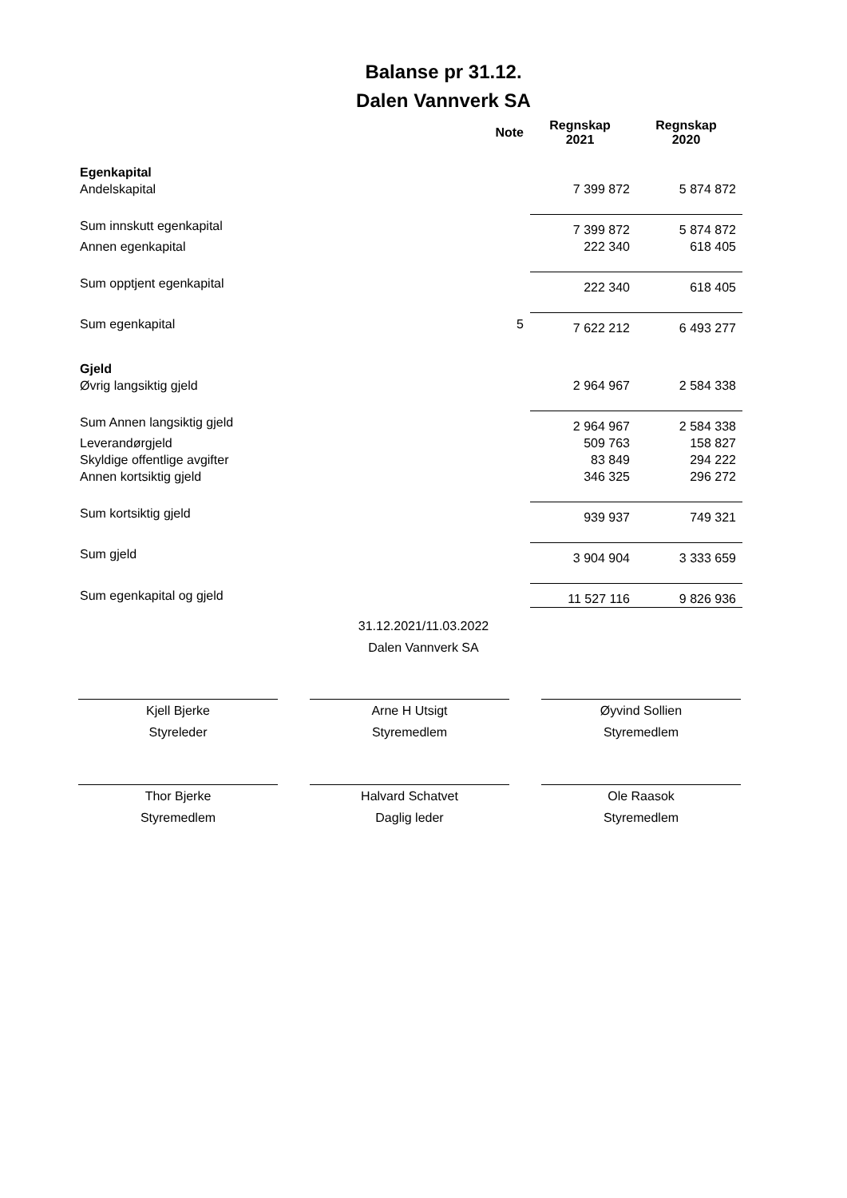Balanse pr 31.12.
Dalen Vannverk SA
| | Note | Regnskap 2021 | Regnskap 2020 |
| --- | --- | --- | --- |
| Egenkapital | | | |
| Andelskapital | | 7 399 872 | 5 874 872 |
| Sum innskutt egenkapital | | 7 399 872 | 5 874 872 |
| Annen egenkapital | | 222 340 | 618 405 |
| Sum opptjent egenkapital | | 222 340 | 618 405 |
| Sum egenkapital | 5 | 7 622 212 | 6 493 277 |
| Gjeld | | | |
| Øvrig langsiktig gjeld | | 2 964 967 | 2 584 338 |
| Sum Annen langsiktig gjeld | | 2 964 967 | 2 584 338 |
| Leverandørgjeld | | 509 763 | 158 827 |
| Skyldige offentlige avgifter | | 83 849 | 294 222 |
| Annen kortsiktig gjeld | | 346 325 | 296 272 |
| Sum kortsiktig gjeld | | 939 937 | 749 321 |
| Sum gjeld | | 3 904 904 | 3 333 659 |
| Sum egenkapital og gjeld | | 11 527 116 | 9 826 936 |
31.12.2021/11.03.2022
Dalen Vannverk SA
Kjell Bjerke
Styreleder
Arne H Utsigt
Styremedlem
Øyvind Sollien
Styremedlem
Thor Bjerke
Styremedlem
Halvard Schatvet
Daglig leder
Ole Raasok
Styremedlem